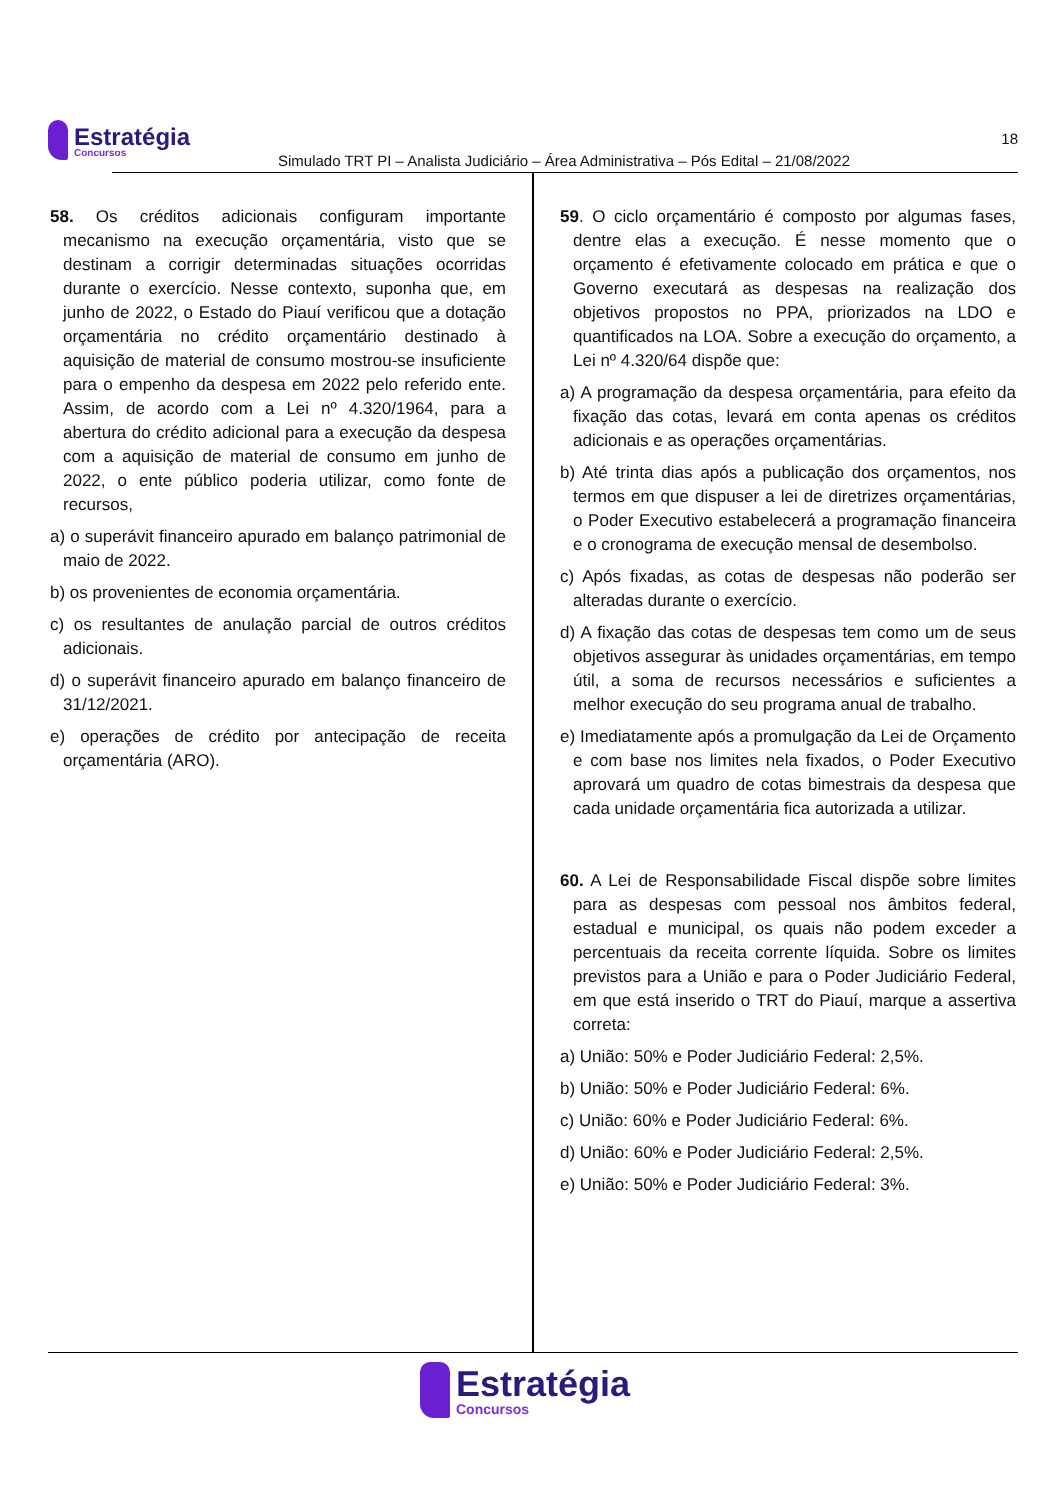Estratégia Concursos
Simulado TRT PI – Analista Judiciário – Área Administrativa – Pós Edital – 21/08/2022
18
58. Os créditos adicionais configuram importante mecanismo na execução orçamentária, visto que se destinam a corrigir determinadas situações ocorridas durante o exercício. Nesse contexto, suponha que, em junho de 2022, o Estado do Piauí verificou que a dotação orçamentária no crédito orçamentário destinado à aquisição de material de consumo mostrou-se insuficiente para o empenho da despesa em 2022 pelo referido ente. Assim, de acordo com a Lei nº 4.320/1964, para a abertura do crédito adicional para a execução da despesa com a aquisição de material de consumo em junho de 2022, o ente público poderia utilizar, como fonte de recursos,
a) o superávit financeiro apurado em balanço patrimonial de maio de 2022.
b) os provenientes de economia orçamentária.
c) os resultantes de anulação parcial de outros créditos adicionais.
d) o superávit financeiro apurado em balanço financeiro de 31/12/2021.
e) operações de crédito por antecipação de receita orçamentária (ARO).
59. O ciclo orçamentário é composto por algumas fases, dentre elas a execução. É nesse momento que o orçamento é efetivamente colocado em prática e que o Governo executará as despesas na realização dos objetivos propostos no PPA, priorizados na LDO e quantificados na LOA. Sobre a execução do orçamento, a Lei nº 4.320/64 dispõe que:
a) A programação da despesa orçamentária, para efeito da fixação das cotas, levará em conta apenas os créditos adicionais e as operações orçamentárias.
b) Até trinta dias após a publicação dos orçamentos, nos termos em que dispuser a lei de diretrizes orçamentárias, o Poder Executivo estabelecerá a programação financeira e o cronograma de execução mensal de desembolso.
c) Após fixadas, as cotas de despesas não poderão ser alteradas durante o exercício.
d) A fixação das cotas de despesas tem como um de seus objetivos assegurar às unidades orçamentárias, em tempo útil, a soma de recursos necessários e suficientes a melhor execução do seu programa anual de trabalho.
e) Imediatamente após a promulgação da Lei de Orçamento e com base nos limites nela fixados, o Poder Executivo aprovará um quadro de cotas bimestrais da despesa que cada unidade orçamentária fica autorizada a utilizar.
60. A Lei de Responsabilidade Fiscal dispõe sobre limites para as despesas com pessoal nos âmbitos federal, estadual e municipal, os quais não podem exceder a percentuais da receita corrente líquida. Sobre os limites previstos para a União e para o Poder Judiciário Federal, em que está inserido o TRT do Piauí, marque a assertiva correta:
a) União: 50% e Poder Judiciário Federal: 2,5%.
b) União: 50% e Poder Judiciário Federal: 6%.
c) União: 60% e Poder Judiciário Federal: 6%.
d) União: 60% e Poder Judiciário Federal: 2,5%.
e) União: 50% e Poder Judiciário Federal: 3%.
Estratégia Concursos